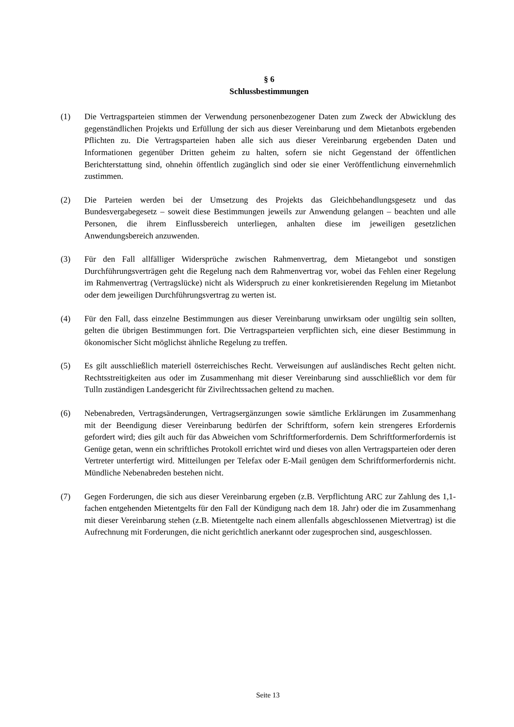§ 6
Schlussbestimmungen
(1) Die Vertragsparteien stimmen der Verwendung personenbezogener Daten zum Zweck der Abwicklung des gegenständlichen Projekts und Erfüllung der sich aus dieser Vereinbarung und dem Mietanbots ergebenden Pflichten zu. Die Vertragsparteien haben alle sich aus dieser Vereinbarung ergebenden Daten und Informationen gegenüber Dritten geheim zu halten, sofern sie nicht Gegenstand der öffentlichen Berichterstattung sind, ohnehin öffentlich zugänglich sind oder sie einer Veröffentlichung einvernehmlich zustimmen.
(2) Die Parteien werden bei der Umsetzung des Projekts das Gleichbehandlungsgesetz und das Bundesvergabegesetz – soweit diese Bestimmungen jeweils zur Anwendung gelangen – beachten und alle Personen, die ihrem Einflussbereich unterliegen, anhalten diese im jeweiligen gesetzlichen Anwendungsbereich anzuwenden.
(3) Für den Fall allfälliger Widersprüche zwischen Rahmenvertrag, dem Mietangebot und sonstigen Durchführungsverträgen geht die Regelung nach dem Rahmenvertrag vor, wobei das Fehlen einer Regelung im Rahmenvertrag (Vertragslücke) nicht als Widerspruch zu einer konkretisierenden Regelung im Mietanbot oder dem jeweiligen Durchführungsvertrag zu werten ist.
(4) Für den Fall, dass einzelne Bestimmungen aus dieser Vereinbarung unwirksam oder ungültig sein sollten, gelten die übrigen Bestimmungen fort. Die Vertragsparteien verpflichten sich, eine dieser Bestimmung in ökonomischer Sicht möglichst ähnliche Regelung zu treffen.
(5) Es gilt ausschließlich materiell österreichisches Recht. Verweisungen auf ausländisches Recht gelten nicht. Rechtsstreitigkeiten aus oder im Zusammenhang mit dieser Vereinbarung sind ausschließlich vor dem für Tulln zuständigen Landesgericht für Zivilrechtssachen geltend zu machen.
(6) Nebenabreden, Vertragsänderungen, Vertragsergänzungen sowie sämtliche Erklärungen im Zusammenhang mit der Beendigung dieser Vereinbarung bedürfen der Schriftform, sofern kein strengeres Erfordernis gefordert wird; dies gilt auch für das Abweichen vom Schriftformerfordernis. Dem Schriftformerfordernis ist Genüge getan, wenn ein schriftliches Protokoll errichtet wird und dieses von allen Vertragsparteien oder deren Vertreter unterfertigt wird. Mitteilungen per Telefax oder E-Mail genügen dem Schriftformerfordernis nicht. Mündliche Nebenabreden bestehen nicht.
(7) Gegen Forderungen, die sich aus dieser Vereinbarung ergeben (z.B. Verpflichtung ARC zur Zahlung des 1,1-fachen entgehenden Mietentgelts für den Fall der Kündigung nach dem 18. Jahr) oder die im Zusammenhang mit dieser Vereinbarung stehen (z.B. Mietentgelte nach einem allenfalls abgeschlossenen Mietvertrag) ist die Aufrechnung mit Forderungen, die nicht gerichtlich anerkannt oder zugesprochen sind, ausgeschlossen.
Seite 13